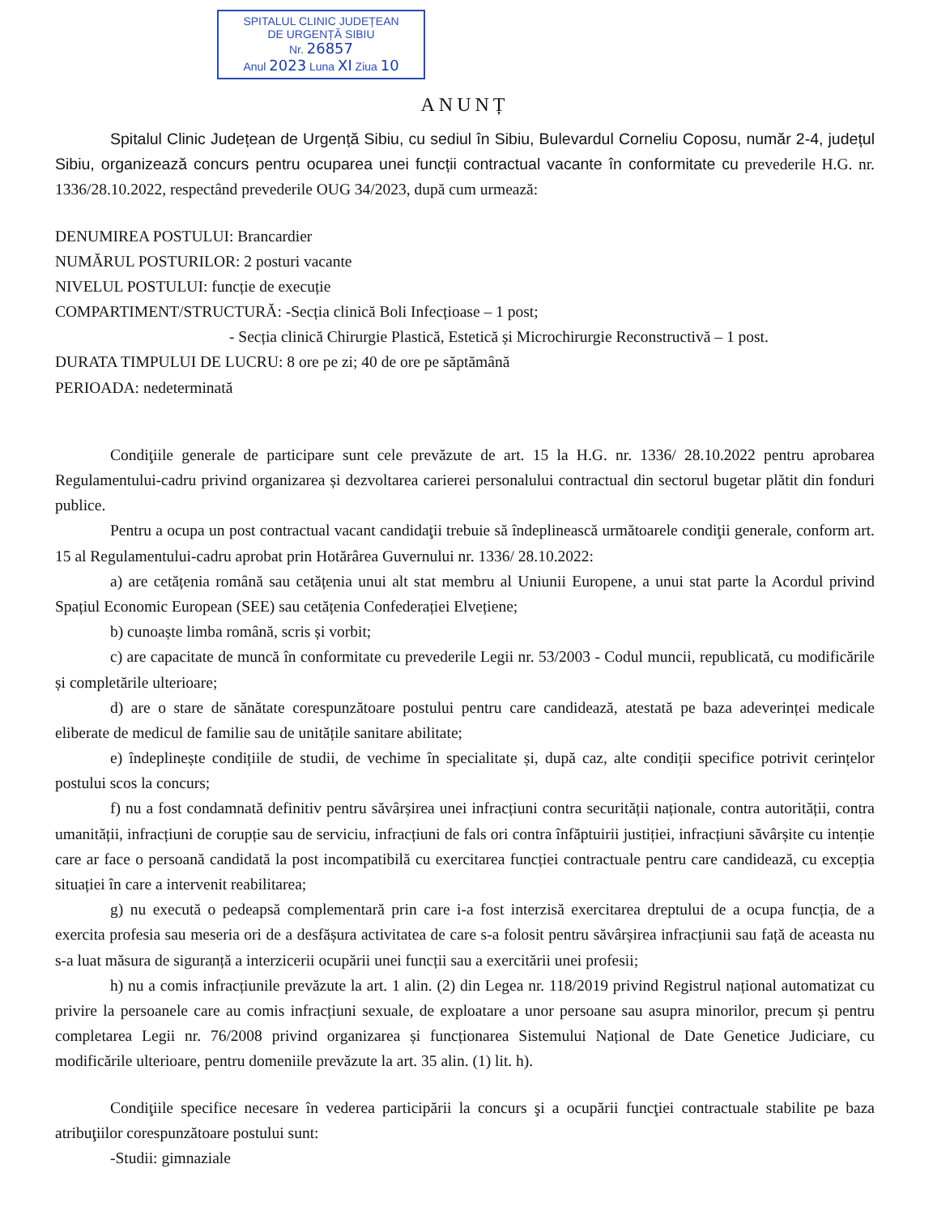SPITALUL CLINIC JUDEȚEAN
DE URGENȚĂ SIBIU
Nr. 26857
Anul 2023 Luna XI Ziua 10
ANUNȚ
Spitalul Clinic Județean de Urgență Sibiu, cu sediul în Sibiu, Bulevardul Corneliu Coposu, număr 2-4, județul Sibiu, organizează concurs pentru ocuparea unei funcții contractual vacante în conformitate cu prevederile H.G. nr. 1336/28.10.2022, respectând prevederile OUG 34/2023, după cum urmează:
DENUMIREA POSTULUI: Brancardier
NUMĂRUL POSTURILOR: 2 posturi vacante
NIVELUL POSTULUI: funcție de execuție
COMPARTIMENT/STRUCTURĂ: -Secția clinică Boli Infecțioase – 1 post;
- Secția clinică Chirurgie Plastică, Estetică și Microchirurgie Reconstructivă – 1 post.
DURATA TIMPULUI DE LUCRU: 8 ore pe zi; 40 de ore pe săptămână
PERIOADA: nedeterminată
Condiţiile generale de participare sunt cele prevăzute de art. 15 la H.G. nr. 1336/ 28.10.2022 pentru aprobarea Regulamentului-cadru privind organizarea și dezvoltarea carierei personalului contractual din sectorul bugetar plătit din fonduri publice.
Pentru a ocupa un post contractual vacant candidaţii trebuie să îndeplinească următoarele condiţii generale, conform art. 15 al Regulamentului-cadru aprobat prin Hotărârea Guvernului nr. 1336/ 28.10.2022:
a) are cetățenia română sau cetățenia unui alt stat membru al Uniunii Europene, a unui stat parte la Acordul privind Spațiul Economic European (SEE) sau cetățenia Confederației Elvețiene;
b) cunoaște limba română, scris și vorbit;
c) are capacitate de muncă în conformitate cu prevederile Legii nr. 53/2003 - Codul muncii, republicată, cu modificările și completările ulterioare;
d) are o stare de sănătate corespunzătoare postului pentru care candidează, atestată pe baza adeverinței medicale eliberate de medicul de familie sau de unitățile sanitare abilitate;
e) îndeplinește condițiile de studii, de vechime în specialitate și, după caz, alte condiții specifice potrivit cerințelor postului scos la concurs;
f) nu a fost condamnată definitiv pentru săvârșirea unei infracțiuni contra securității naționale, contra autorității, contra umanității, infracțiuni de corupție sau de serviciu, infracțiuni de fals ori contra înfăptuirii justiției, infracțiuni săvârșite cu intenție care ar face o persoană candidată la post incompatibilă cu exercitarea funcției contractuale pentru care candidează, cu excepția situației în care a intervenit reabilitarea;
g) nu execută o pedeapsă complementară prin care i-a fost interzisă exercitarea dreptului de a ocupa funcția, de a exercita profesia sau meseria ori de a desfășura activitatea de care s-a folosit pentru săvârșirea infracțiunii sau față de aceasta nu s-a luat măsura de siguranță a interzicerii ocupării unei funcții sau a exercitării unei profesii;
h) nu a comis infracțiunile prevăzute la art. 1 alin. (2) din Legea nr. 118/2019 privind Registrul național automatizat cu privire la persoanele care au comis infracțiuni sexuale, de exploatare a unor persoane sau asupra minorilor, precum și pentru completarea Legii nr. 76/2008 privind organizarea și funcționarea Sistemului Național de Date Genetice Judiciare, cu modificările ulterioare, pentru domeniile prevăzute la art. 35 alin. (1) lit. h).
Condiţiile specifice necesare în vederea participării la concurs şi a ocupării funcţiei contractuale stabilite pe baza atribuţiilor corespunzătoare postului sunt:
-Studii: gimnaziale